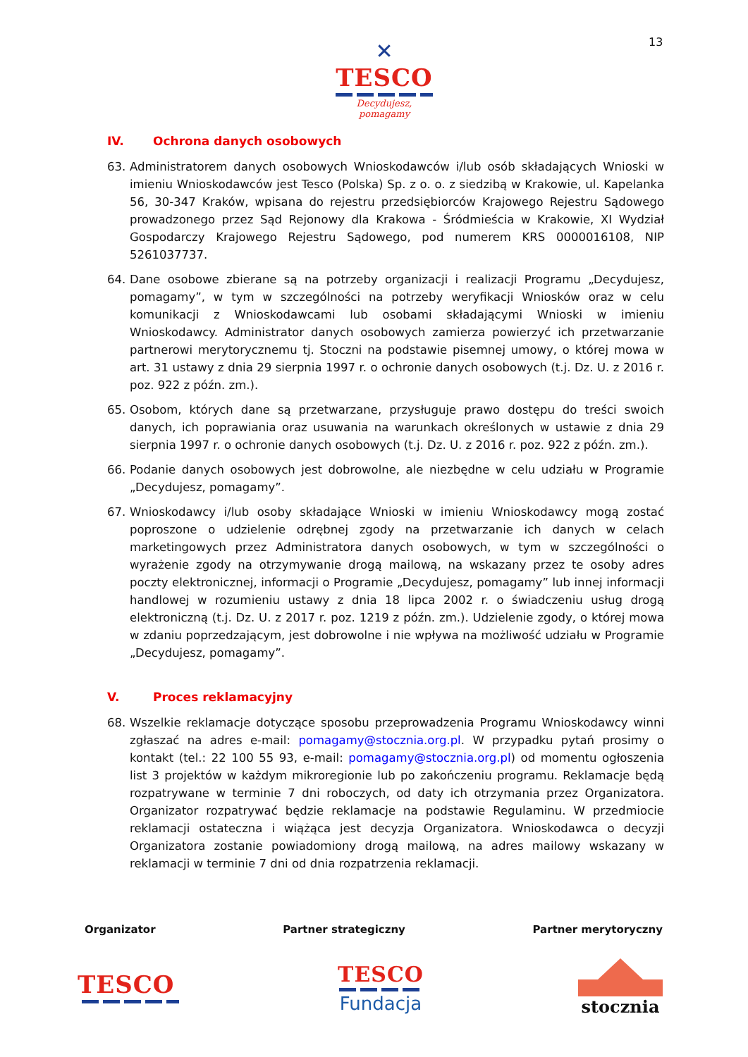✕
TESCO
Decydujesz, pomagamy
13
IV. Ochrona danych osobowych
63. Administratorem danych osobowych Wnioskodawców i/lub osób składających Wnioski w imieniu Wnioskodawców jest Tesco (Polska) Sp. z o. o. z siedzibą w Krakowie, ul. Kapelanka 56, 30-347 Kraków, wpisana do rejestru przedsiębiorców Krajowego Rejestru Sądowego prowadzonego przez Sąd Rejonowy dla Krakowa - Śródmieścia w Krakowie, XI Wydział Gospodarczy Krajowego Rejestru Sądowego, pod numerem KRS 0000016108, NIP 5261037737.
64. Dane osobowe zbierane są na potrzeby organizacji i realizacji Programu „Decydujesz, pomagamy”, w tym w szczególności na potrzeby weryfikacji Wniosków oraz w celu komunikacji z Wnioskodawcami lub osobami składającymi Wnioski w imieniu Wnioskodawcy. Administrator danych osobowych zamierza powierzyć ich przetwarzanie partnerowi merytorycznemu tj. Stoczni na podstawie pisemnej umowy, o której mowa w art. 31 ustawy z dnia 29 sierpnia 1997 r. o ochronie danych osobowych (t.j. Dz. U. z 2016 r. poz. 922 z późn. zm.).
65. Osobom, których dane są przetwarzane, przysługuje prawo dostępu do treści swoich danych, ich poprawiania oraz usuwania na warunkach określonych w ustawie z dnia 29 sierpnia 1997 r. o ochronie danych osobowych (t.j. Dz. U. z 2016 r. poz. 922 z późn. zm.).
66. Podanie danych osobowych jest dobrowolne, ale niezbędne w celu udziału w Programie „Decydujesz, pomagamy”.
67. Wnioskodawcy i/lub osoby składające Wnioski w imieniu Wnioskodawcy mogą zostać poproszone o udzielenie odrębnej zgody na przetwarzanie ich danych w celach marketingowych przez Administratora danych osobowych, w tym w szczególności o wyrażenie zgody na otrzymywanie drogą mailową, na wskazany przez te osoby adres poczty elektronicznej, informacji o Programie „Decydujesz, pomagamy” lub innej informacji handlowej w rozumieniu ustawy z dnia 18 lipca 2002 r. o świadczeniu usług drogą elektroniczną (t.j. Dz. U. z 2017 r. poz. 1219 z późn. zm.). Udzielenie zgody, o której mowa w zdaniu poprzedzającym, jest dobrowolne i nie wpływa na możliwość udziału w Programie „Decydujesz, pomagamy”.
V. Proces reklamacyjny
68. Wszelkie reklamacje dotyczące sposobu przeprowadzenia Programu Wnioskodawcy winni zgłaszać na adres e-mail: pomagamy@stocznia.org.pl. W przypadku pytań prosimy o kontakt (tel.: 22 100 55 93, e-mail: pomagamy@stocznia.org.pl) od momentu ogłoszenia list 3 projektów w każdym mikroregionie lub po zakończeniu programu. Reklamacje będą rozpatrywane w terminie 7 dni roboczych, od daty ich otrzymania przez Organizatora. Organizator rozpatrywać będzie reklamacje na podstawie Regulaminu. W przedmiocie reklamacji ostateczna i wiążąca jest decyzja Organizatora. Wnioskodawca o decyzji Organizatora zostanie powiadomiony drogą mailową, na adres mailowy wskazany w reklamacji w terminie 7 dni od dnia rozpatrzenia reklamacji.
Organizator Partner strategiczny Partner merytoryczny
TESCO
TESCO
Fundacja
stocznia